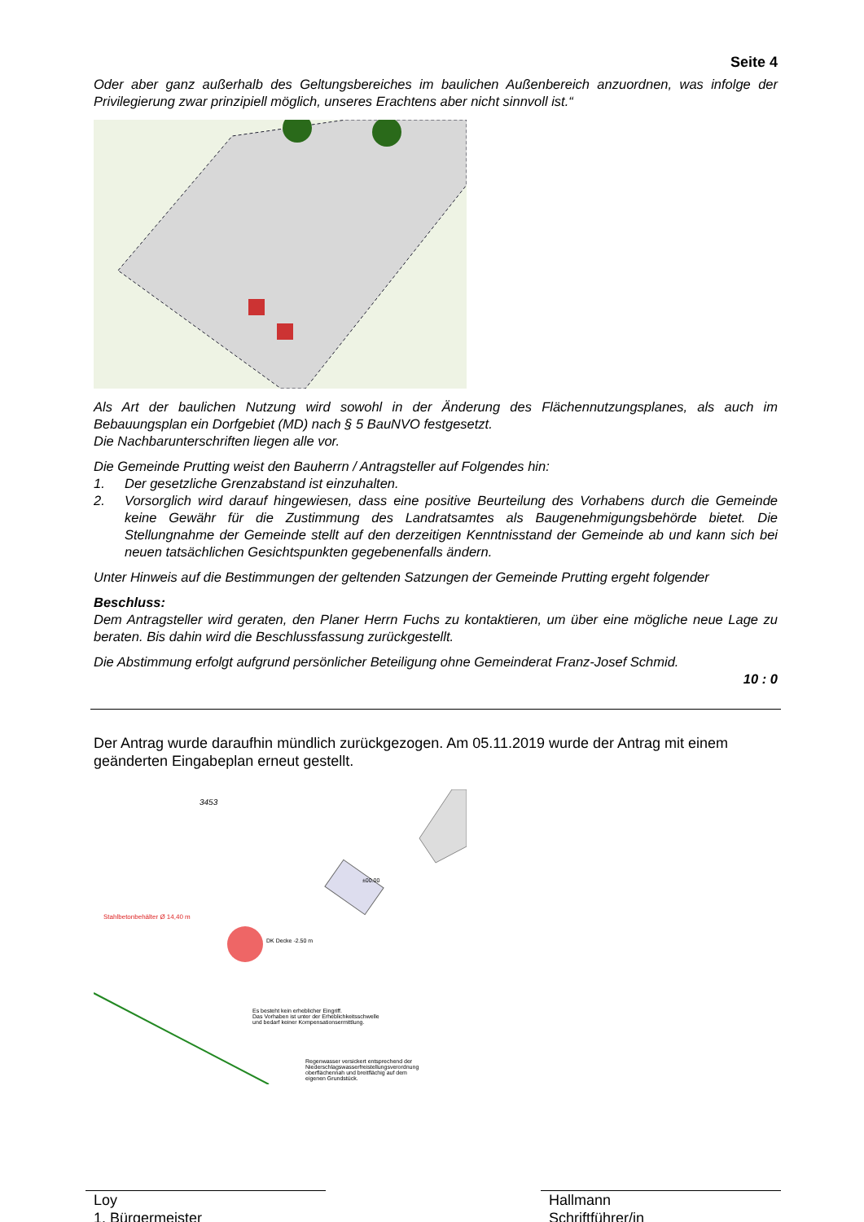Seite 4
Oder aber ganz außerhalb des Geltungsbereiches im baulichen Außenbereich anzuordnen, was infolge der Privilegierung zwar prinzipiell möglich, unseres Erachtens aber nicht sinnvoll ist.“
Als Art der baulichen Nutzung wird sowohl in der Änderung des Flächennutzungsplanes, als auch im Bebauungsplan ein Dorfgebiet (MD) nach § 5 BauNVO festgesetzt.
Die Nachbarunterschriften liegen alle vor.
Die Gemeinde Prutting weist den Bauherrn / Antragsteller auf Folgendes hin:
1. Der gesetzliche Grenzabstand ist einzuhalten.
2. Vorsorglich wird darauf hingewiesen, dass eine positive Beurteilung des Vorhabens durch die Gemeinde keine Gewähr für die Zustimmung des Landratsamtes als Baugenehmigungsbehörde bietet. Die Stellungnahme der Gemeinde stellt auf den derzeitigen Kenntnisstand der Gemeinde ab und kann sich bei neuen tatsächlichen Gesichtspunkten gegebenenfalls ändern.
Unter Hinweis auf die Bestimmungen der geltenden Satzungen der Gemeinde Prutting ergeht folgender
Beschluss:
Dem Antragsteller wird geraten, den Planer Herrn Fuchs zu kontaktieren, um über eine mögliche neue Lage zu beraten. Bis dahin wird die Beschlussfassung zurückgestellt.
Die Abstimmung erfolgt aufgrund persönlicher Beteiligung ohne Gemeinderat Franz-Josef Schmid.
10 : 0
Der Antrag wurde daraufhin mündlich zurückgezogen. Am 05.11.2019 wurde der Antrag mit einem geänderten Eingabeplan erneut gestellt.
3453
Stahlbetonbehälter Ø 14,40 m
DK Decke -2.50 m
±00.00
Es besteht kein erheblicher Eingriff.
Das Vorhaben ist unter der Erheblichkeitsschwelle
und bedarf keiner Kompensationsermittlung.
Regenwasser versickert entsprechend der
Niederschlagswasserfreistellungsverordnung
oberflächennah und breitflächig auf dem
eigenen Grundstück.
Loy
1. Bürgermeister
Hallmann
Schriftführer/in